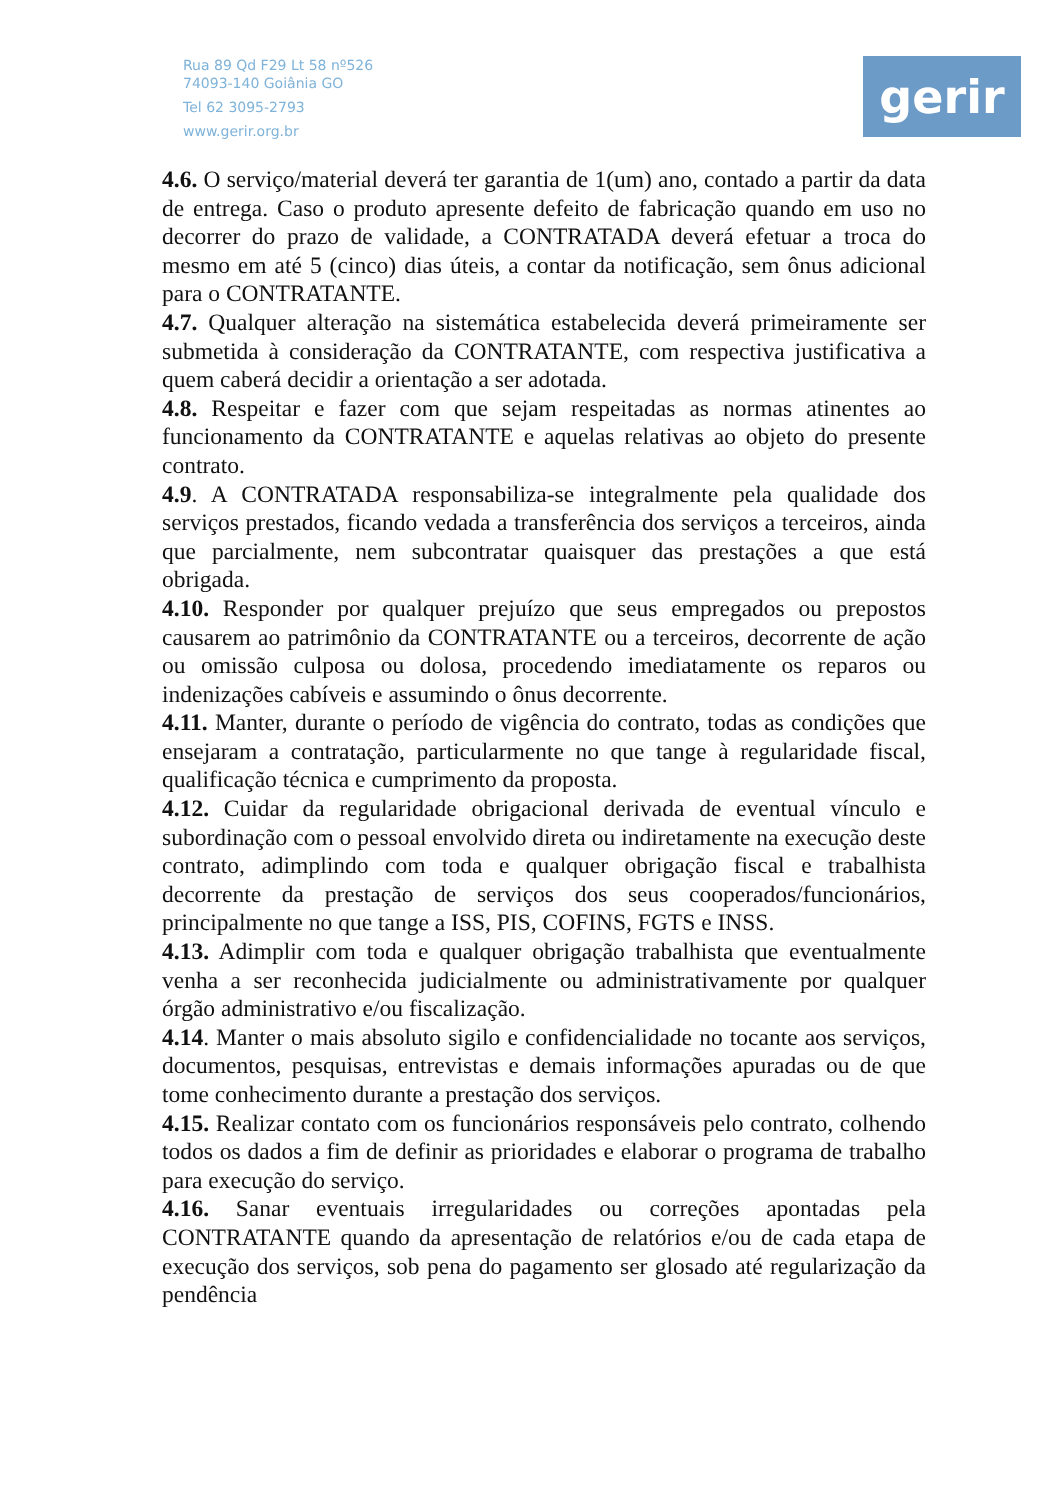Rua 89 Qd F29 Lt 58 nº526
74093-140 Goiânia GO
Tel 62 3095-2793
www.gerir.org.br
gerir
4.6. O serviço/material deverá ter garantia de 1(um) ano, contado a partir da data de entrega. Caso o produto apresente defeito de fabricação quando em uso no decorrer do prazo de validade, a CONTRATADA deverá efetuar a troca do mesmo em até 5 (cinco) dias úteis, a contar da notificação, sem ônus adicional para o CONTRATANTE.
4.7. Qualquer alteração na sistemática estabelecida deverá primeiramente ser submetida à consideração da CONTRATANTE, com respectiva justificativa a quem caberá decidir a orientação a ser adotada.
4.8. Respeitar e fazer com que sejam respeitadas as normas atinentes ao funcionamento da CONTRATANTE e aquelas relativas ao objeto do presente contrato.
4.9. A CONTRATADA responsabiliza-se integralmente pela qualidade dos serviços prestados, ficando vedada a transferência dos serviços a terceiros, ainda que parcialmente, nem subcontratar quaisquer das prestações a que está obrigada.
4.10. Responder por qualquer prejuízo que seus empregados ou prepostos causarem ao patrimônio da CONTRATANTE ou a terceiros, decorrente de ação ou omissão culposa ou dolosa, procedendo imediatamente os reparos ou indenizações cabíveis e assumindo o ônus decorrente.
4.11. Manter, durante o período de vigência do contrato, todas as condições que ensejaram a contratação, particularmente no que tange à regularidade fiscal, qualificação técnica e cumprimento da proposta.
4.12. Cuidar da regularidade obrigacional derivada de eventual vínculo e subordinação com o pessoal envolvido direta ou indiretamente na execução deste contrato, adimplindo com toda e qualquer obrigação fiscal e trabalhista decorrente da prestação de serviços dos seus cooperados/funcionários, principalmente no que tange a ISS, PIS, COFINS, FGTS e INSS.
4.13. Adimplir com toda e qualquer obrigação trabalhista que eventualmente venha a ser reconhecida judicialmente ou administrativamente por qualquer órgão administrativo e/ou fiscalização.
4.14. Manter o mais absoluto sigilo e confidencialidade no tocante aos serviços, documentos, pesquisas, entrevistas e demais informações apuradas ou de que tome conhecimento durante a prestação dos serviços.
4.15. Realizar contato com os funcionários responsáveis pelo contrato, colhendo todos os dados a fim de definir as prioridades e elaborar o programa de trabalho para execução do serviço.
4.16. Sanar eventuais irregularidades ou correções apontadas pela CONTRATANTE quando da apresentação de relatórios e/ou de cada etapa de execução dos serviços, sob pena do pagamento ser glosado até regularização da pendência